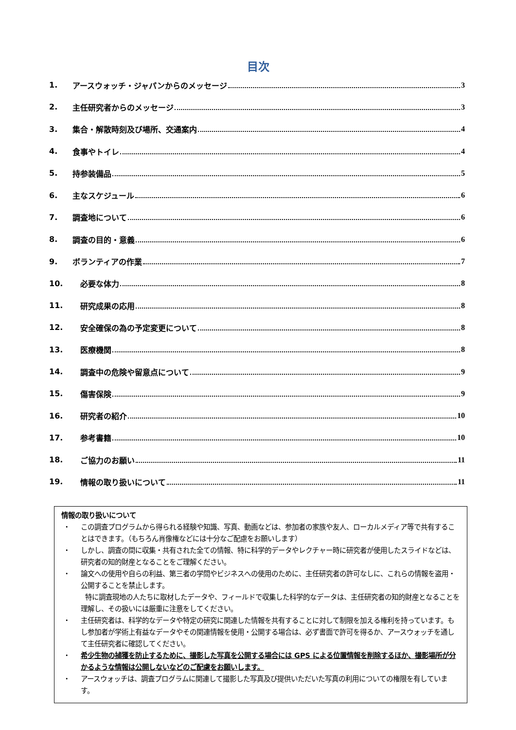目次
1. アースウォッチ・ジャパンからのメッセージ 3
2. 主任研究者からのメッセージ 3
3. 集合・解散時刻及び場所、交通案内 4
4. 食事やトイレ 4
5. 持参装備品 5
6. 主なスケジュール 6
7. 調査地について 6
8. 調査の目的・意義 6
9. ボランティアの作業 7
10. 必要な体力 8
11. 研究成果の応用 8
12. 安全確保の為の予定変更について 8
13. 医療機関 8
14. 調査中の危険や留意点について 9
15. 傷害保険 9
16. 研究者の紹介 10
17. 参考書籍 10
18. ご協力のお願い 11
19. 情報の取り扱いについて 11
情報の取り扱いについて
・ この調査プログラムから得られる経験や知識、写真、動画などは、参加者の家族や友人、ローカルメディア等で共有することはできます。（もちろん肖像権などには十分なご配慮をお願いします）
・ しかし、調査の間に収集・共有された全ての情報、特に科学的データやレクチャー時に研究者が使用したスライドなどは、研究者の知的財産となることをご理解ください。
・ 論文への使用や自らの利益、第三者の学問やビジネスへの使用のために、主任研究者の許可なしに、これらの情報を盗用・公開することを禁止します。
特に調査現地の人たちに取材したデータや、フィールドで収集した科学的なデータは、主任研究者の知的財産となることを理解し、その扱いには厳重に注意をしてください。
・ 主任研究者は、科学的なデータや特定の研究に関連した情報を共有することに対して制限を加える権利を持っています。もし参加者が学術上有益なデータやその関連情報を使用・公開する場合は、必ず書面で許可を得るか、アースウォッチを通して主任研究者に確認してください。
・ 希少生物の捕獲を防止するために、撮影した写真を公開する場合には GPS による位置情報を削除するほか、撮影場所が分かるような情報は公開しないなどのご配慮をお願いします。
・ アースウォッチは、調査プログラムに関連して撮影した写真及び提供いただいた写真の利用についての権限を有しています。